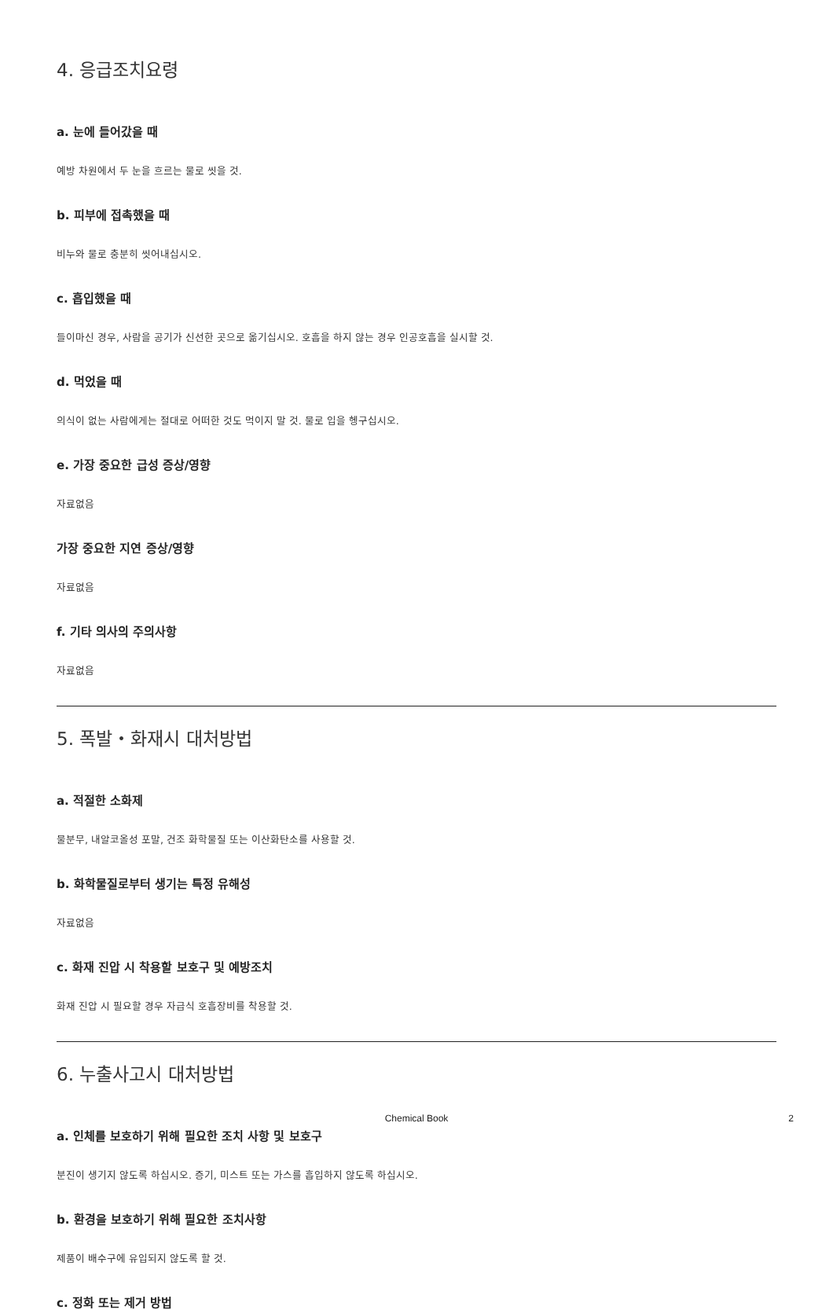4. 응급조치요령
a. 눈에 들어갔을 때
예방 차원에서 두 눈을 흐르는 물로 씻을 것.
b. 피부에 접촉했을 때
비누와 물로 충분히 씻어내십시오.
c. 흡입했을 때
들이마신 경우, 사람을 공기가 신선한 곳으로 옮기십시오. 호흡을 하지 않는 경우 인공호흡을 실시할 것.
d. 먹었을 때
의식이 없는 사람에게는 절대로 어떠한 것도 먹이지 말 것. 물로 입을 헹구십시오.
e. 가장 중요한 급성 증상/영향
자료없음
가장 중요한 지연 증상/영향
자료없음
f. 기타 의사의 주의사항
자료없음
5. 폭발・화재시 대처방법
a. 적절한 소화제
물분무, 내알코올성 포말, 건조 화학물질 또는 이산화탄소를 사용할 것.
b. 화학물질로부터 생기는 특정 유해성
자료없음
c. 화재 진압 시 착용할 보호구 및 예방조치
화재 진압 시 필요할 경우 자급식 호흡장비를 착용할 것.
6. 누출사고시 대처방법
a. 인체를 보호하기 위해 필요한 조치 사항 및 보호구
분진이 생기지 않도록 하십시오. 증기, 미스트 또는 가스를 흡입하지 않도록 하십시오.
b. 환경을 보호하기 위해 필요한 조치사항
제품이 배수구에 유입되지 않도록 할 것.
c. 정화 또는 제거 방법
Chemical Book
2